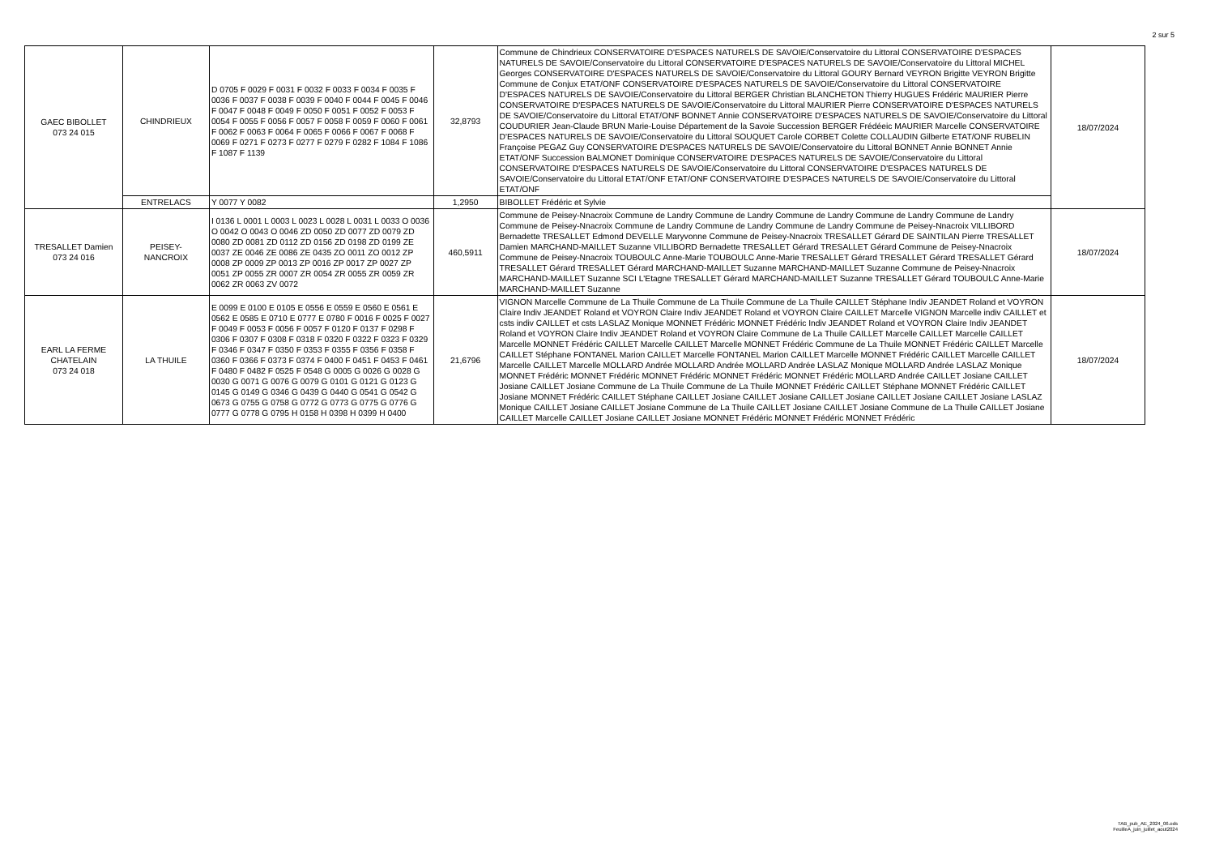2 sur 5
| GAEC BIBOLLET 073 24 015 | CHINDRIEUX | D 0705 F 0029 F 0031 F 0032 F 0033 F 0034 F 0035 F 0036 F 0037 F 0038 F 0039 F 0040 F 0044 F 0045 F 0046 F 0047 F 0048 F 0049 F 0050 F 0051 F 0052 F 0053 F 0054 F 0055 F 0056 F 0057 F 0058 F 0059 F 0060 F 0061 F 0062 F 0063 F 0064 F 0065 F 0066 F 0067 F 0068 F 0069 F 0271 F 0273 F 0277 F 0279 F 0282 F 1084 F 1086 F 1087 F 1139 | 32,8793 | Commune de Chindrieux CONSERVATOIRE D'ESPACES NATURELS DE SAVOIE/Conservatoire du Littoral CONSERVATOIRE D'ESPACES NATURELS DE SAVOIE/Conservatoire du Littoral CONSERVATOIRE D'ESPACES NATURELS DE SAVOIE/Conservatoire du Littoral MICHEL Georges CONSERVATOIRE D'ESPACES NATURELS DE SAVOIE/Conservatoire du Littoral GOURY Bernard VEYRON Brigitte VEYRON Brigitte Commune de Conjux ETAT/ONF CONSERVATOIRE D'ESPACES NATURELS DE SAVOIE/Conservatoire du Littoral CONSERVATOIRE D'ESPACES NATURELS DE SAVOIE/Conservatoire du Littoral BERGER Christian BLANCHETON Thierry HUGUES Frédéric MAURIER Pierre CONSERVATOIRE D'ESPACES NATURELS DE SAVOIE/Conservatoire du Littoral MAURIER Pierre CONSERVATOIRE D'ESPACES NATURELS DE SAVOIE/Conservatoire du Littoral ETAT/ONF BONNET Annie CONSERVATOIRE D'ESPACES NATURELS DE SAVOIE/Conservatoire du Littoral COUDURIER Jean-Claude BRUN Marie-Louise Département de la Savoie Succession BERGER Frédéeic MAURIER Marcelle CONSERVATOIRE D'ESPACES NATURELS DE SAVOIE/Conservatoire du Littoral SOUQUET Carole CORBET Colette COLLAUDIN Gilberte ETAT/ONF RUBELIN Françoise PEGAZ Guy CONSERVATOIRE D'ESPACES NATURELS DE SAVOIE/Conservatoire du Littoral BONNET Annie BONNET Annie ETAT/ONF Succession BALMONET Dominique CONSERVATOIRE D'ESPACES NATURELS DE SAVOIE/Conservatoire du Littoral CONSERVATOIRE D'ESPACES NATURELS DE SAVOIE/Conservatoire du Littoral CONSERVATOIRE D'ESPACES NATURELS DE SAVOIE/Conservatoire du Littoral ETAT/ONF ETAT/ONF CONSERVATOIRE D'ESPACES NATURELS DE SAVOIE/Conservatoire du Littoral ETAT/ONF | 18/07/2024 |
| | ENTRELACS | Y 0077 Y 0082 | 1,2950 | BIBOLLET Frédéric et Sylvie | |
| TRESALLET Damien 073 24 016 | PEISEY- NANCROIX | I 0136 L 0001 L 0003 L 0023 L 0028 L 0031 L 0033 O 0036 O 0042 O 0043 O 0046 ZD 0050 ZD 0077 ZD 0079 ZD 0080 ZD 0081 ZD 0112 ZD 0156 ZD 0198 ZD 0199 ZE 0037 ZE 0046 ZE 0086 ZE 0435 ZO 0011 ZO 0012 ZP 0008 ZP 0009 ZP 0013 ZP 0016 ZP 0017 ZP 0027 ZP 0051 ZP 0055 ZR 0007 ZR 0054 ZR 0055 ZR 0059 ZR 0062 ZR 0063 ZV 0072 | 460,5911 | Commune de Peisey-Nnacroix Commune de Landry Commune de Landry Commune de Landry Commune de Landry Commune de Landry Commune de Peisey-Nnacroix Commune de Landry Commune de Landry Commune de Landry Commune de Peisey-Nnacroix VILLIBORD Bernadette TRESALLET Edmond DEVELLE Maryvonne Commune de Peisey-Nnacroix TRESALLET Gérard DE SAINTILAN Pierre TRESALLET Damien MARCHAND-MAILLET Suzanne VILLIBORD Bernadette TRESALLET Gérard TRESALLET Gérard Commune de Peisey-Nnacroix Commune de Peisey-Nnacroix TOUBOULC Anne-Marie TOUBOULC Anne-Marie TRESALLET Gérard TRESALLET Gérard TRESALLET Gérard TRESALLET Gérard TRESALLET Gérard MARCHAND-MAILLET Suzanne MARCHAND-MAILLET Suzanne Commune de Peisey-Nnacroix MARCHAND-MAILLET Suzanne SCI L'Etagne TRESALLET Gérard MARCHAND-MAILLET Suzanne TRESALLET Gérard TOUBOULC Anne-Marie MARCHAND-MAILLET Suzanne | 18/07/2024 |
| EARL LA FERME CHATELAIN 073 24 018 | LA THUILE | E 0099 E 0100 E 0105 E 0556 E 0559 E 0560 E 0561 E 0562 E 0585 E 0710 E 0777 E 0780 F 0016 F 0025 F 0027 F 0049 F 0053 F 0056 F 0057 F 0120 F 0137 F 0298 F 0306 F 0307 F 0308 F 0318 F 0320 F 0322 F 0323 F 0329 F 0346 F 0347 F 0350 F 0353 F 0355 F 0356 F 0358 F 0360 F 0366 F 0373 F 0374 F 0400 F 0451 F 0453 F 0461 F 0480 F 0482 F 0525 F 0548 G 0005 G 0026 G 0028 G 0030 G 0071 G 0076 G 0079 G 0101 G 0121 G 0123 G 0145 G 0149 G 0346 G 0439 G 0440 G 0541 G 0542 G 0673 G 0755 G 0758 G 0772 G 0773 G 0775 G 0776 G 0777 G 0778 G 0795 H 0158 H 0398 H 0399 H 0400 | 21,6796 | VIGNON Marcelle Commune de La Thuile Commune de La Thuile Commune de La Thuile CAILLET Stéphane Indiv JEANDET Roland et VOYRON Claire Indiv JEANDET Roland et VOYRON Claire Indiv JEANDET Roland et VOYRON Claire CAILLET Marcelle VIGNON Marcelle indiv CAILLET et csts indiv CAILLET et csts LASLAZ Monique MONNET Frédéric MONNET Frédéric Indiv JEANDET Roland et VOYRON Claire Indiv JEANDET Roland et VOYRON Claire Indiv JEANDET Roland et VOYRON Claire Commune de La Thuile CAILLET Marcelle CAILLET Marcelle CAILLET Marcelle MONNET Frédéric CAILLET Marcelle CAILLET Marcelle MONNET Frédéric Commune de La Thuile MONNET Frédéric CAILLET Marcelle CAILLET Stéphane FONTANEL Marion CAILLET Marcelle FONTANEL Marion CAILLET Marcelle MONNET Frédéric CAILLET Marcelle CAILLET Marcelle CAILLET Marcelle MOLLARD Andrée MOLLARD Andrée MOLLARD Andrée LASLAZ Monique MOLLARD Andrée LASLAZ Monique MONNET Frédéric MONNET Frédéric MONNET Frédéric MONNET Frédéric MONNET Frédéric MOLLARD Andrée CAILLET Josiane CAILLET Josiane CAILLET Josiane Commune de La Thuile Commune de La Thuile MONNET Frédéric CAILLET Stéphane MONNET Frédéric CAILLET Josiane MONNET Frédéric CAILLET Stéphane CAILLET Josiane CAILLET Josiane CAILLET Josiane CAILLET Josiane CAILLET Josiane LASLAZ Monique CAILLET Josiane CAILLET Josiane Commune de La Thuile CAILLET Josiane CAILLET Josiane Commune de La Thuile CAILLET Josiane CAILLET Marcelle CAILLET Josiane CAILLET Josiane MONNET Frédéric MONNET Frédéric MONNET Frédéric | 18/07/2024 |
TAB_pub_AE_2024_06.ods
FeuilleA_juin_juillet_aout2024